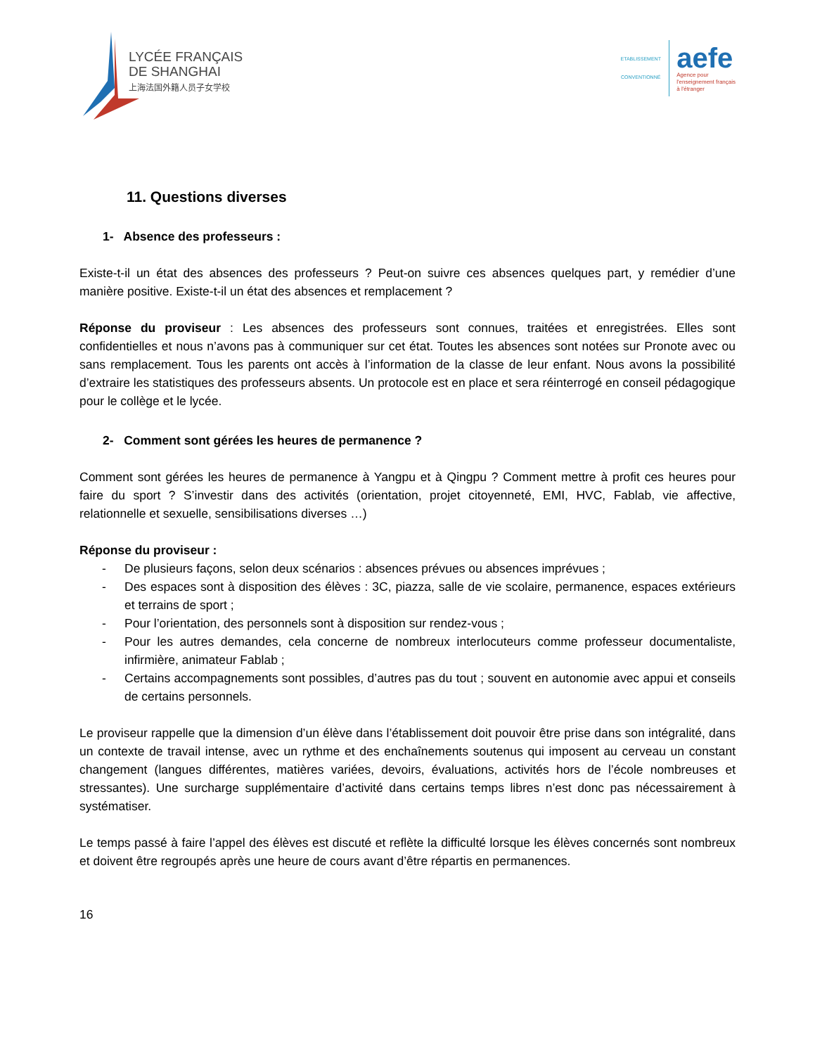LYCÉE FRANÇAIS
DE SHANGHAI
上海法国外籍人员子女学校
ETABLISSEMENT CONVENTIONNÉ
aefe
Agence pour
l'enseignement français
à l'étranger
11. Questions diverses
1- Absence des professeurs :
Existe-t-il un état des absences des professeurs ? Peut-on suivre ces absences quelques part, y remédier d’une manière positive. Existe-t-il un état des absences et remplacement ?
Réponse du proviseur : Les absences des professeurs sont connues, traitées et enregistrées. Elles sont confidentielles et nous n’avons pas à communiquer sur cet état. Toutes les absences sont notées sur Pronote avec ou sans remplacement. Tous les parents ont accès à l’information de la classe de leur enfant. Nous avons la possibilité d’extraire les statistiques des professeurs absents. Un protocole est en place et sera réinterrogé en conseil pédagogique pour le collège et le lycée.
2- Comment sont gérées les heures de permanence ?
Comment sont gérées les heures de permanence à Yangpu et à Qingpu ? Comment mettre à profit ces heures pour faire du sport ? S’investir dans des activités (orientation, projet citoyenneté, EMI, HVC, Fablab, vie affective, relationnelle et sexuelle, sensibilisations diverses …)
Réponse du proviseur :
- De plusieurs façons, selon deux scénarios : absences prévues ou absences imprévues ;
- Des espaces sont à disposition des élèves : 3C, piazza, salle de vie scolaire, permanence, espaces extérieurs et terrains de sport ;
- Pour l’orientation, des personnels sont à disposition sur rendez-vous ;
- Pour les autres demandes, cela concerne de nombreux interlocuteurs comme professeur documentaliste, infirmière, animateur Fablab ;
- Certains accompagnements sont possibles, d’autres pas du tout ; souvent en autonomie avec appui et conseils de certains personnels.
Le proviseur rappelle que la dimension d’un élève dans l’établissement doit pouvoir être prise dans son intégralité, dans un contexte de travail intense, avec un rythme et des enchaînements soutenus qui imposent au cerveau un constant changement (langues différentes, matières variées, devoirs, évaluations, activités hors de l’école nombreuses et stressantes). Une surcharge supplémentaire d’activité dans certains temps libres n’est donc pas nécessairement à systématiser.
Le temps passé à faire l’appel des élèves est discuté et reflète la difficulté lorsque les élèves concernés sont nombreux et doivent être regroupés après une heure de cours avant d’être répartis en permanences.
16